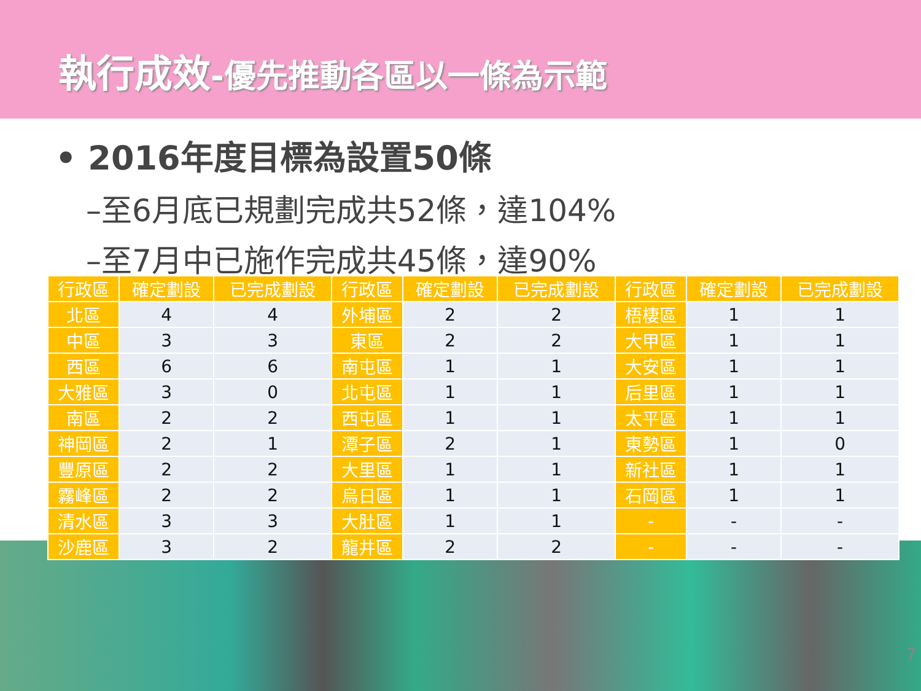執行成效-優先推動各區以一條為示範
• 2016年度目標為設置50條
–至6月底已規劃完成共52條，達104%
–至7月中已施作完成共45條，達90%
| 行政區 | 確定劃設 | 已完成劃設 | 行政區 | 確定劃設 | 已完成劃設 | 行政區 | 確定劃設 | 已完成劃設 |
| --- | --- | --- | --- | --- | --- | --- | --- | --- |
| 北區 | 4 | 4 | 外埔區 | 2 | 2 | 梧棲區 | 1 | 1 |
| 中區 | 3 | 3 | 東區 | 2 | 2 | 大甲區 | 1 | 1 |
| 西區 | 6 | 6 | 南屯區 | 1 | 1 | 大安區 | 1 | 1 |
| 大雅區 | 3 | 0 | 北屯區 | 1 | 1 | 后里區 | 1 | 1 |
| 南區 | 2 | 2 | 西屯區 | 1 | 1 | 太平區 | 1 | 1 |
| 神岡區 | 2 | 1 | 潭子區 | 2 | 1 | 東勢區 | 1 | 0 |
| 豐原區 | 2 | 2 | 大里區 | 1 | 1 | 新社區 | 1 | 1 |
| 霧峰區 | 2 | 2 | 烏日區 | 1 | 1 | 石岡區 | 1 | 1 |
| 清水區 | 3 | 3 | 大肚區 | 1 | 1 | - | - | - |
| 沙鹿區 | 3 | 2 | 龍井區 | 2 | 2 | - | - | - |
7